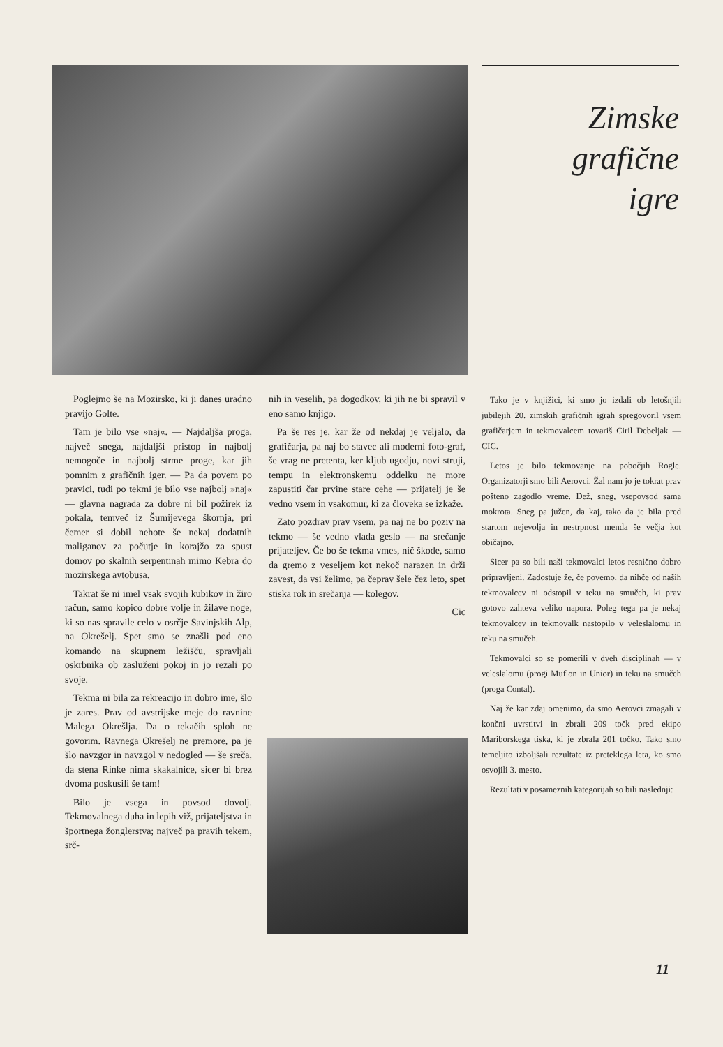Zimske
grafične
igre
Poglejmo še na Mozirsko, ki ji danes uradno pravijo Golte.
Tam je bilo vse »naj«. — Najdaljša proga, največ snega, najdaljši pristop in najbolj nemogoče in najbolj strme proge, kar jih pomnim z grafičnih iger. — Pa da povem po pravici, tudi po tekmi je bilo vse najbolj »naj« — glavna nagrada za dobre ni bil požirek iz pokala, temveč iz Šumijevega škornja, pri čemer si dobil nehote še nekaj dodatnih maliganov za počutje in korajžo za spust domov po skalnih serpentinah mimo Kebra do mozirskega avtobusa.
Takrat še ni imel vsak svojih kubikov in žiro račun, samo kopico dobre volje in žilave noge, ki so nas spravile celo v osrčje Savinjskih Alp, na Okrešelj. Spet smo se znašli pod eno komando na skupnem ležišču, spravljali oskrbnika ob zasluženi pokoj in jo rezali po svoje.
Tekma ni bila za rekreacijo in dobro ime, šlo je zares. Prav od avstrijske meje do ravnine Malega Okrešlja. Da o tekačih sploh ne govorim. Ravnega Okrešelj ne premore, pa je šlo navzgor in navzgol v nedogled — še sreča, da stena Rinke nima skakalnice, sicer bi brez dvoma poskusili še tam!
Bilo je vsega in povsod dovolj. Tekmovalnega duha in lepih viž, prijateljstva in športnega žonglerstva; največ pa pravih tekem, srč-
nih in veselih, pa dogodkov, ki jih ne bi spravil v eno samo knjigo.
Pa še res je, kar že od nekdaj je veljalo, da grafičarja, pa naj bo stavec ali moderni foto-graf, še vrag ne pretenta, ker kljub ugodju, novi struji, tempu in elektronskemu oddelku ne more zapustiti čar prvine stare cehe — prijatelj je še vedno vsem in vsakomur, ki za človeka se izkaže.
Zato pozdrav prav vsem, pa naj ne bo poziv na tekmo — še vedno vlada geslo — na srečanje prijateljev. Če bo še tekma vmes, nič škode, samo da gremo z veseljem kot nekoč narazen in drži zavest, da vsi želimo, pa čeprav šele čez leto, spet stiska rok in srečanja — kolegov.
Cic
Tako je v knjižici, ki smo jo izdali ob letošnjih jubilejih 20. zimskih grafičnih igrah spregovoril vsem grafičarjem in tekmovalcem tovariš Ciril Debeljak — CIC.
Letos je bilo tekmovanje na pobočjih Rogle. Organizatorji smo bili Aerovci. Žal nam jo je tokrat prav pošteno zagodlo vreme. Dež, sneg, vsepovsod sama mokrota. Sneg pa južen, da kaj, tako da je bila pred startom nejevolja in nestrpnost menda še večja kot običajno.
Sicer pa so bili naši tekmovalci letos resnično dobro pripravljeni. Zadostuje že, če povemo, da nihče od naših tekmovalcev ni odstopil v teku na smučeh, ki prav gotovo zahteva veliko napora. Poleg tega pa je nekaj tekmovalcev in tekmovalk nastopilo v veleslalomu in teku na smučeh.
Tekmovalci so se pomerili v dveh disciplinah — v veleslalomu (progi Muflon in Unior) in teku na smučeh (proga Contal).
Naj že kar zdaj omenimo, da smo Aerovci zmagali v končni uvrstitvi in zbrali 209 točk pred ekipo Mariborskega tiska, ki je zbrala 201 točko. Tako smo temeljito izboljšali rezultate iz preteklega leta, ko smo osvojili 3. mesto.
Rezultati v posameznih kategorijah so bili naslednji:
11